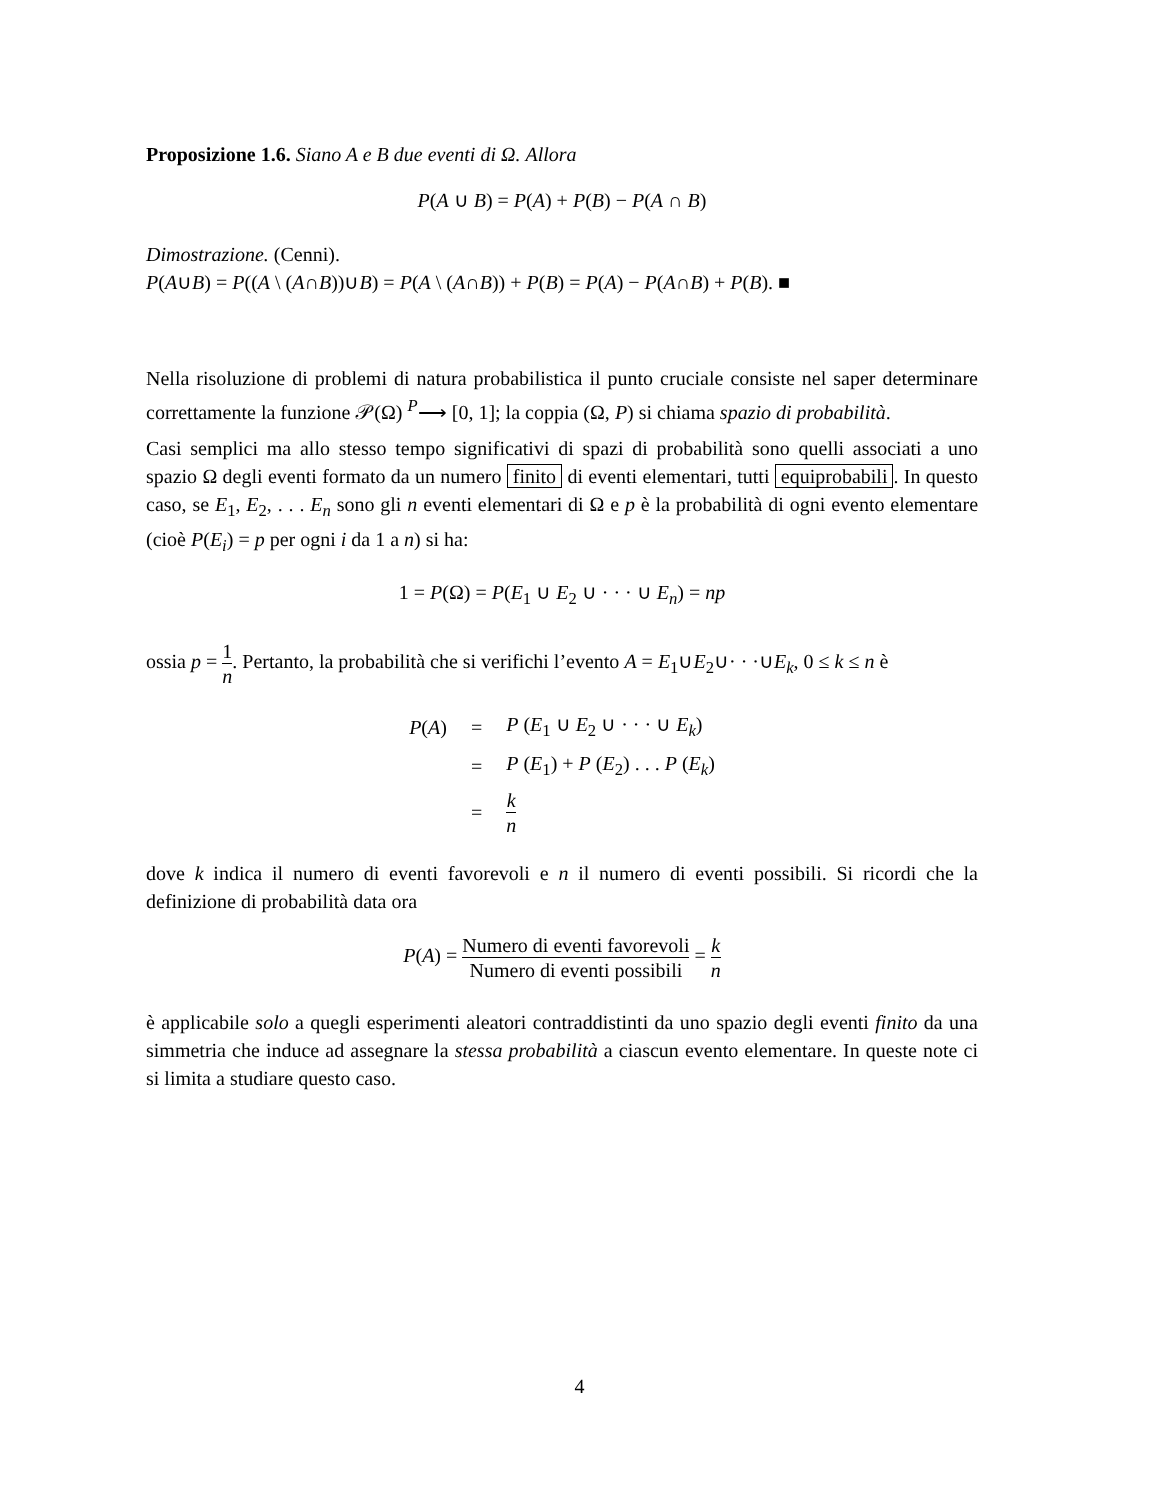Proposizione 1.6. Siano A e B due eventi di Ω. Allora
P(A ∪ B) = P(A) + P(B) − P(A ∩ B)
Dimostrazione. (Cenni).
P(A∪B) = P((A \ (A∩B))∪B) = P(A \ (A∩B)) + P(B) = P(A) − P(A∩B) + P(B). ■
Nella risoluzione di problemi di natura probabilistica il punto cruciale consiste nel saper determinare correttamente la funzione 𝒫(Ω) <sup>P</sup>⟶ [0, 1]; la coppia (Ω, P) si chiama spazio di probabilità.
Casi semplici ma allo stesso tempo significativi di spazi di probabilità sono quelli associati a uno spazio Ω degli eventi formato da un numero finito di eventi elementari, tutti equiprobabili. In questo caso, se E<sub>1</sub>, E<sub>2</sub>, . . . E<sub>n</sub> sono gli n eventi elementari di Ω e p è la probabilità di ogni evento elementare (cioè P(E<sub>i</sub>) = p per ogni i da 1 a n) si ha:
1 = P(Ω) = P(E<sub>1</sub> ∪ E<sub>2</sub> ∪ · · · ∪ E<sub>n</sub>) = np
ossia p = 1 n. Pertanto, la probabilità che si verifichi l’evento A = E<sub>1</sub>∪E<sub>2</sub>∪· · ·∪E<sub>k</sub>, 0 ≤ k ≤ n è
| P ( A ) | = | P ( E<sub>1</sub> ∪ E<sub>2</sub> ∪ · · · ∪ E<sub>k</sub> ) |
| | = | P ( E<sub>1</sub>) + P ( E<sub>2</sub>) . . . P ( E<sub>k</sub> ) |
| | = | k n |
dove k indica il numero di eventi favorevoli e n il numero di eventi possibili. Si ricordi che la definizione di probabilità data ora
P(A) = Numero di eventi favorevoli Numero di eventi possibili = k n
è applicabile solo a quegli esperimenti aleatori contraddistinti da uno spazio degli eventi finito da una simmetria che induce ad assegnare la stessa probabilità a ciascun evento elementare. In queste note ci si limita a studiare questo caso.
4